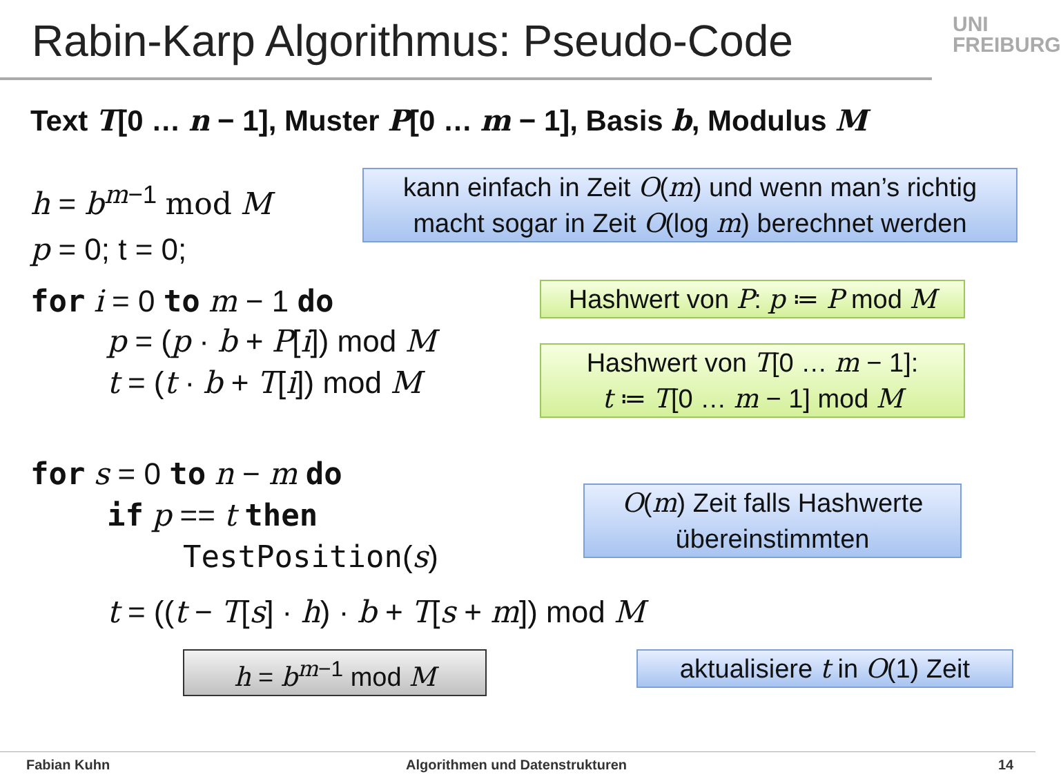Rabin-Karp Algorithmus: Pseudo-Code
UNI FREIBURG
Text T[0 … n − 1], Muster P[0 … m − 1], Basis b, Modulus M
h = b<sup>m</sup><sup>−1</sup> mod M
kann einfach in Zeit O(m) und wenn man’s richtig macht sogar in Zeit O(log m) berechnet werden
p = 0; t = 0;
for i = 0 to m − 1 do
Hashwert von P: p ≔ P mod M
p = (p · b + P[i]) mod M
t = (t · b + T[i]) mod M
Hashwert von T[0 … m − 1]:
t ≔ T[0 … m − 1] mod M
for s = 0 to n − m do
if p == t then
O(m) Zeit falls Hashwerte übereinstimmten
TestPosition(s)
t = ((t − T[s] · h) · b + T[s + m]) mod M
h = b<sup>m</sup><sup>−1</sup> mod M
aktualisiere t in O(1) Zeit
Fabian Kuhn
Algorithmen und Datenstrukturen
14